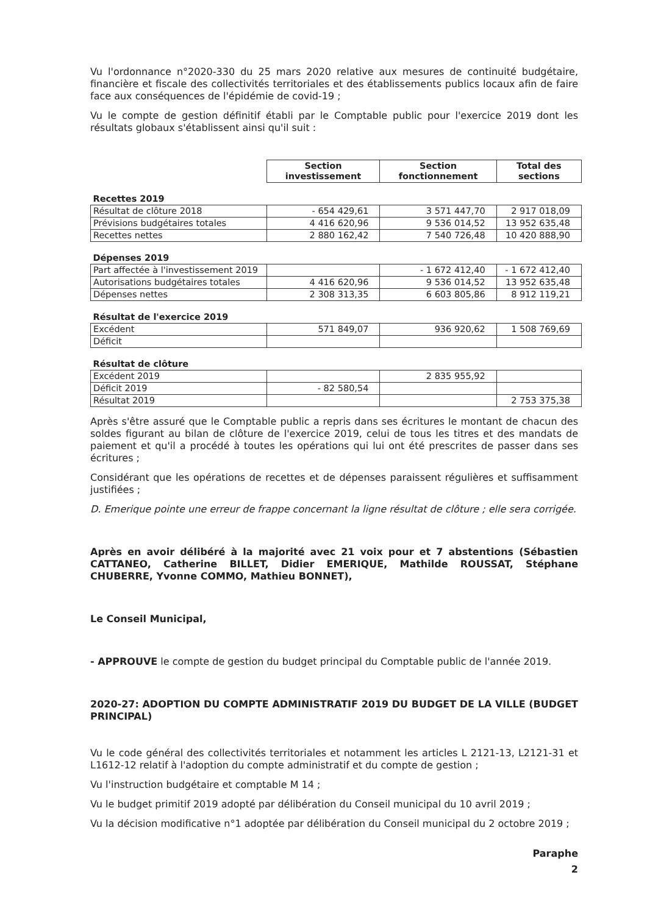Vu l'ordonnance n°2020-330 du 25 mars 2020 relative aux mesures de continuité budgétaire, financière et fiscale des collectivités territoriales et des établissements publics locaux afin de faire face aux conséquences de l'épidémie de covid-19 ;
Vu le compte de gestion définitif établi par le Comptable public pour l'exercice 2019 dont les résultats globaux s'établissent ainsi qu'il suit :
| | Section investissement | Section fonctionnement | Total des sections |
| Recettes 2019 | | | |
| Résultat de clôture 2018 | - 654 429,61 | 3 571 447,70 | 2 917 018,09 |
| Prévisions budgétaires totales | 4 416 620,96 | 9 536 014,52 | 13 952 635,48 |
| Recettes nettes | 2 880 162,42 | 7 540 726,48 | 10 420 888,90 |
| Dépenses 2019 | | | |
| Part affectée à l'investissement 2019 | | - 1 672 412,40 | - 1 672 412,40 |
| Autorisations budgétaires totales | 4 416 620,96 | 9 536 014,52 | 13 952 635,48 |
| Dépenses nettes | 2 308 313,35 | 6 603 805,86 | 8 912 119,21 |
| Résultat de l'exercice 2019 | | | |
| Excédent | 571 849,07 | 936 920,62 | 1 508 769,69 |
| Déficit | | | |
| Résultat de clôture | | | |
| Excédent 2019 | | 2 835 955,92 | |
| Déficit 2019 | - 82 580,54 | | |
| Résultat 2019 | | | 2 753 375,38 |
Après s'être assuré que le Comptable public a repris dans ses écritures le montant de chacun des soldes figurant au bilan de clôture de l'exercice 2019, celui de tous les titres et des mandats de paiement et qu'il a procédé à toutes les opérations qui lui ont été prescrites de passer dans ses écritures ;
Considérant que les opérations de recettes et de dépenses paraissent régulières et suffisamment justifiées ;
D. Emerique pointe une erreur de frappe concernant la ligne résultat de clôture ; elle sera corrigée.
Après en avoir délibéré à la majorité avec 21 voix pour et 7 abstentions (Sébastien CATTANEO, Catherine BILLET, Didier EMERIQUE, Mathilde ROUSSAT, Stéphane CHUBERRE, Yvonne COMMO, Mathieu BONNET),
Le Conseil Municipal,
- APPROUVE le compte de gestion du budget principal du Comptable public de l'année 2019.
2020-27: ADOPTION DU COMPTE ADMINISTRATIF 2019 DU BUDGET DE LA VILLE (BUDGET PRINCIPAL)
Vu le code général des collectivités territoriales et notamment les articles L 2121-13, L2121-31 et L1612-12 relatif à l'adoption du compte administratif et du compte de gestion ;
Vu l'instruction budgétaire et comptable M 14 ;
Vu le budget primitif 2019 adopté par délibération du Conseil municipal du 10 avril 2019 ;
Vu la décision modificative n°1 adoptée par délibération du Conseil municipal du 2 octobre 2019 ;
Paraphe
2